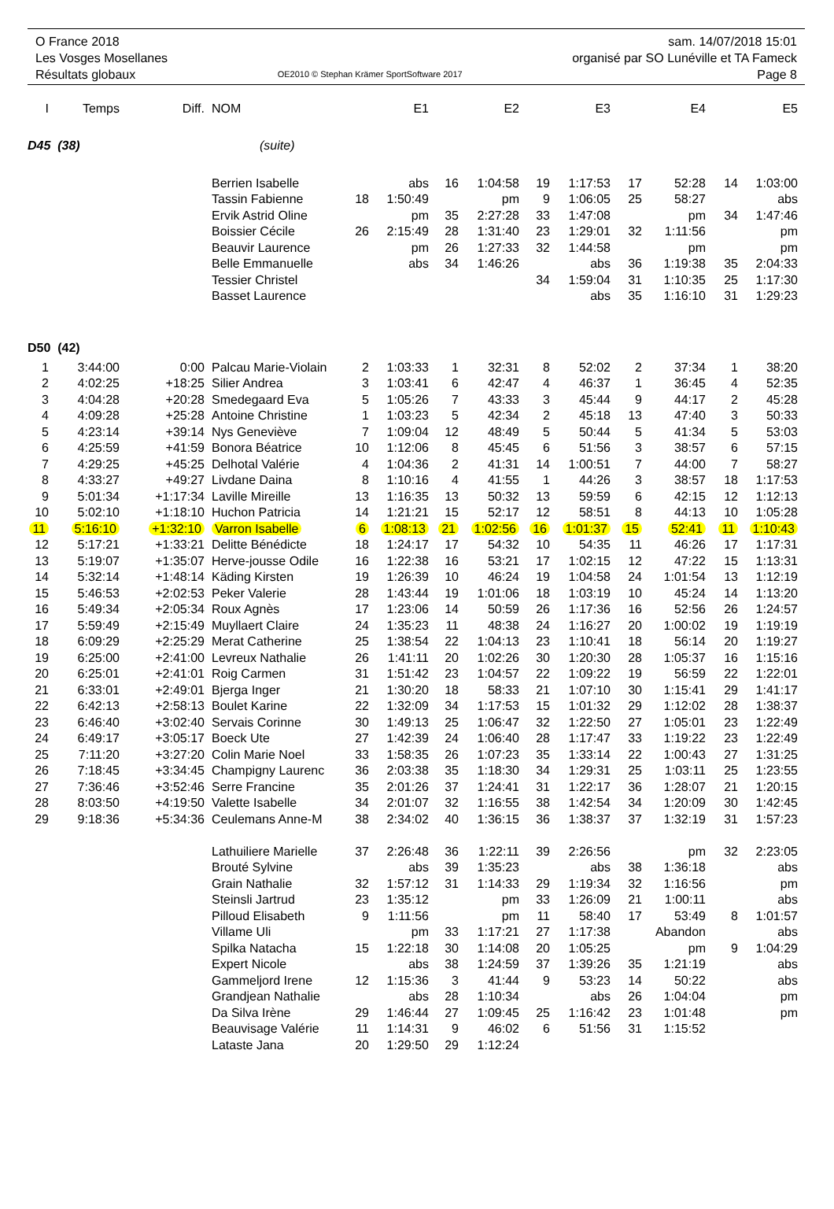O France 2018
Les Vosges Mosellanes
Résultats globaux
OE2010 © Stephan Krämer SportSoftware 2017
sam. 14/07/2018 15:01
organisé par SO Lunéville et TA Fameck
Page 8
| I | Temps | Diff. | NOM | | E1 | | E2 | | E3 | | E4 | | E5 |
| --- | --- | --- | --- | --- | --- | --- | --- | --- | --- | --- | --- | --- | --- |
| D45 (38) | | | (suite) | | | | | | | | | | |
| | | | Berrien Isabelle | | abs | 16 | 1:04:58 | 19 | 1:17:53 | 17 | 52:28 | 14 | 1:03:00 |
| | | | Tassin Fabienne | 18 | 1:50:49 | | pm | 9 | 1:06:05 | 25 | 58:27 | | abs |
| | | | Ervik Astrid Oline | | pm | 35 | 2:27:28 | 33 | 1:47:08 | | pm | 34 | 1:47:46 |
| | | | Boissier Cécile | 26 | 2:15:49 | 28 | 1:31:40 | 23 | 1:29:01 | 32 | 1:11:56 | | pm |
| | | | Beauvir Laurence | | pm | 26 | 1:27:33 | 32 | 1:44:58 | | pm | | pm |
| | | | Belle Emmanuelle | | abs | 34 | 1:46:26 | | abs | 36 | 1:19:38 | 35 | 2:04:33 |
| | | | Tessier Christel | | | | | 34 | 1:59:04 | 31 | 1:10:35 | 25 | 1:17:30 |
| | | | Basset Laurence | | | | | | abs | 35 | 1:16:10 | 31 | 1:29:23 |
| D50 (42) | | | | | | | | | | | | | |
| 1 | 3:44:00 | 0:00 | Palcau Marie-Violain | 2 | 1:03:33 | 1 | 32:31 | 8 | 52:02 | 2 | 37:34 | 1 | 38:20 |
| 2 | 4:02:25 | +18:25 | Silier Andrea | 3 | 1:03:41 | 6 | 42:47 | 4 | 46:37 | 1 | 36:45 | 4 | 52:35 |
| 3 | 4:04:28 | +20:28 | Smedegaard Eva | 5 | 1:05:26 | 7 | 43:33 | 3 | 45:44 | 9 | 44:17 | 2 | 45:28 |
| 4 | 4:09:28 | +25:28 | Antoine Christine | 1 | 1:03:23 | 5 | 42:34 | 2 | 45:18 | 13 | 47:40 | 3 | 50:33 |
| 5 | 4:23:14 | +39:14 | Nys Geneviève | 7 | 1:09:04 | 12 | 48:49 | 5 | 50:44 | 5 | 41:34 | 5 | 53:03 |
| 6 | 4:25:59 | +41:59 | Bonora Béatrice | 10 | 1:12:06 | 8 | 45:45 | 6 | 51:56 | 3 | 38:57 | 6 | 57:15 |
| 7 | 4:29:25 | +45:25 | Delhotal Valérie | 4 | 1:04:36 | 2 | 41:31 | 14 | 1:00:51 | 7 | 44:00 | 7 | 58:27 |
| 8 | 4:33:27 | +49:27 | Livdane Daina | 8 | 1:10:16 | 4 | 41:55 | 1 | 44:26 | 3 | 38:57 | 18 | 1:17:53 |
| 9 | 5:01:34 | +1:17:34 | Laville Mireille | 13 | 1:16:35 | 13 | 50:32 | 13 | 59:59 | 6 | 42:15 | 12 | 1:12:13 |
| 10 | 5:02:10 | +1:18:10 | Huchon Patricia | 14 | 1:21:21 | 15 | 52:17 | 12 | 58:51 | 8 | 44:13 | 10 | 1:05:28 |
| 11 | 5:16:10 | +1:32:10 | Varron Isabelle | 6 | 1:08:13 | 21 | 1:02:56 | 16 | 1:01:37 | 15 | 52:41 | 11 | 1:10:43 |
| 12 | 5:17:21 | +1:33:21 | Delitte Bénédicte | 18 | 1:24:17 | 17 | 54:32 | 10 | 54:35 | 11 | 46:26 | 17 | 1:17:31 |
| 13 | 5:19:07 | +1:35:07 | Herve-jousse Odile | 16 | 1:22:38 | 16 | 53:21 | 17 | 1:02:15 | 12 | 47:22 | 15 | 1:13:31 |
| 14 | 5:32:14 | +1:48:14 | Käding Kirsten | 19 | 1:26:39 | 10 | 46:24 | 19 | 1:04:58 | 24 | 1:01:54 | 13 | 1:12:19 |
| 15 | 5:46:53 | +2:02:53 | Peker Valerie | 28 | 1:43:44 | 19 | 1:01:06 | 18 | 1:03:19 | 10 | 45:24 | 14 | 1:13:20 |
| 16 | 5:49:34 | +2:05:34 | Roux Agnès | 17 | 1:23:06 | 14 | 50:59 | 26 | 1:17:36 | 16 | 52:56 | 26 | 1:24:57 |
| 17 | 5:59:49 | +2:15:49 | Muyllaert Claire | 24 | 1:35:23 | 11 | 48:38 | 24 | 1:16:27 | 20 | 1:00:02 | 19 | 1:19:19 |
| 18 | 6:09:29 | +2:25:29 | Merat Catherine | 25 | 1:38:54 | 22 | 1:04:13 | 23 | 1:10:41 | 18 | 56:14 | 20 | 1:19:27 |
| 19 | 6:25:00 | +2:41:00 | Levreux Nathalie | 26 | 1:41:11 | 20 | 1:02:26 | 30 | 1:20:30 | 28 | 1:05:37 | 16 | 1:15:16 |
| 20 | 6:25:01 | +2:41:01 | Roig Carmen | 31 | 1:51:42 | 23 | 1:04:57 | 22 | 1:09:22 | 19 | 56:59 | 22 | 1:22:01 |
| 21 | 6:33:01 | +2:49:01 | Bjerga Inger | 21 | 1:30:20 | 18 | 58:33 | 21 | 1:07:10 | 30 | 1:15:41 | 29 | 1:41:17 |
| 22 | 6:42:13 | +2:58:13 | Boulet Karine | 22 | 1:32:09 | 34 | 1:17:53 | 15 | 1:01:32 | 29 | 1:12:02 | 28 | 1:38:37 |
| 23 | 6:46:40 | +3:02:40 | Servais Corinne | 30 | 1:49:13 | 25 | 1:06:47 | 32 | 1:22:50 | 27 | 1:05:01 | 23 | 1:22:49 |
| 24 | 6:49:17 | +3:05:17 | Boeck Ute | 27 | 1:42:39 | 24 | 1:06:40 | 28 | 1:17:47 | 33 | 1:19:22 | 23 | 1:22:49 |
| 25 | 7:11:20 | +3:27:20 | Colin Marie Noel | 33 | 1:58:35 | 26 | 1:07:23 | 35 | 1:33:14 | 22 | 1:00:43 | 27 | 1:31:25 |
| 26 | 7:18:45 | +3:34:45 | Champigny Laurenc | 36 | 2:03:38 | 35 | 1:18:30 | 34 | 1:29:31 | 25 | 1:03:11 | 25 | 1:23:55 |
| 27 | 7:36:46 | +3:52:46 | Serre Francine | 35 | 2:01:26 | 37 | 1:24:41 | 31 | 1:22:17 | 36 | 1:28:07 | 21 | 1:20:15 |
| 28 | 8:03:50 | +4:19:50 | Valette Isabelle | 34 | 2:01:07 | 32 | 1:16:55 | 38 | 1:42:54 | 34 | 1:20:09 | 30 | 1:42:45 |
| 29 | 9:18:36 | +5:34:36 | Ceulemans Anne-M | 38 | 2:34:02 | 40 | 1:36:15 | 36 | 1:38:37 | 37 | 1:32:19 | 31 | 1:57:23 |
| | | | Lathuiliere Marielle | 37 | 2:26:48 | 36 | 1:22:11 | 39 | 2:26:56 | | pm | 32 | 2:23:05 |
| | | | Brouté Sylvine | | abs | 39 | 1:35:23 | | abs | 38 | 1:36:18 | | abs |
| | | | Grain Nathalie | 32 | 1:57:12 | 31 | 1:14:33 | 29 | 1:19:34 | 32 | 1:16:56 | | pm |
| | | | Steinsli Jartrud | 23 | 1:35:12 | | pm | 33 | 1:26:09 | 21 | 1:00:11 | | abs |
| | | | Pilloud Elisabeth | 9 | 1:11:56 | | pm | 11 | 58:40 | 17 | 53:49 | 8 | 1:01:57 |
| | | | Villame Uli | | pm | 33 | 1:17:21 | 27 | 1:17:38 | | Abandon | | abs |
| | | | Spilka Natacha | 15 | 1:22:18 | 30 | 1:14:08 | 20 | 1:05:25 | | pm | 9 | 1:04:29 |
| | | | Expert Nicole | | abs | 38 | 1:24:59 | 37 | 1:39:26 | 35 | 1:21:19 | | abs |
| | | | Gammeljord Irene | 12 | 1:15:36 | 3 | 41:44 | 9 | 53:23 | 14 | 50:22 | | abs |
| | | | Grandjean Nathalie | | abs | 28 | 1:10:34 | | abs | 26 | 1:04:04 | | pm |
| | | | Da Silva Irène | 29 | 1:46:44 | 27 | 1:09:45 | 25 | 1:16:42 | 23 | 1:01:48 | | pm |
| | | | Beauvisage Valérie | 11 | 1:14:31 | 9 | 46:02 | 6 | 51:56 | 31 | 1:15:52 | | |
| | | | Lataste Jana | 20 | 1:29:50 | 29 | 1:12:24 | | | | | | |